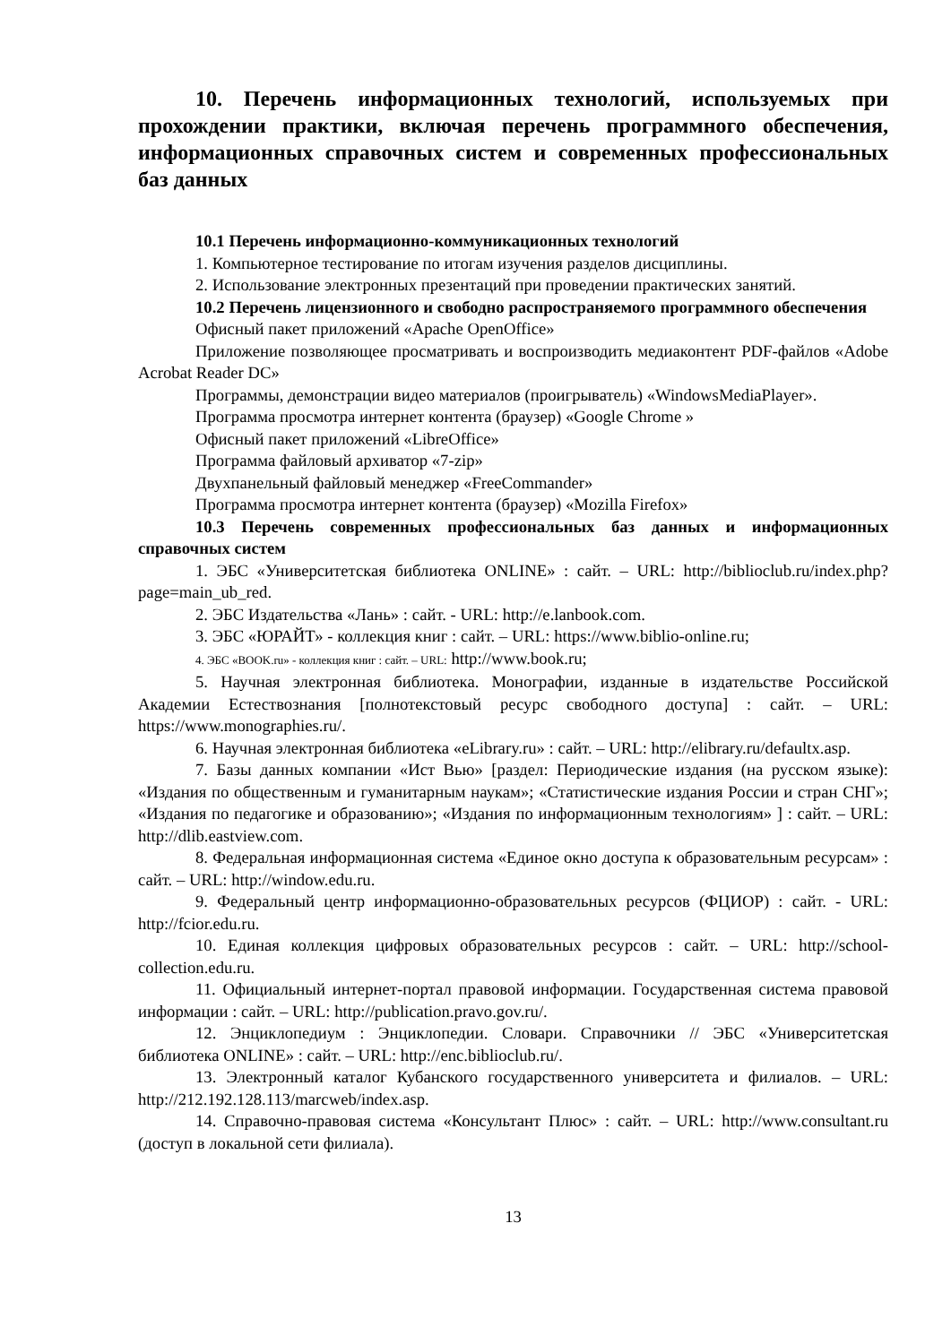10. Перечень информационных технологий, используемых при прохождении практики, включая перечень программного обеспечения, информационных справочных систем и современных профессиональных баз данных
10.1 Перечень информационно-коммуникационных технологий
1. Компьютерное тестирование по итогам изучения разделов дисциплины.
2. Использование электронных презентаций при проведении практических занятий.
10.2 Перечень лицензионного и свободно распространяемого программного обеспечения
Офисный пакет приложений «Apache OpenOffice»
Приложение позволяющее просматривать и воспроизводить медиаконтент PDF-файлов «Adobe Acrobat Reader DC»
Программы, демонстрации видео материалов (проигрыватель) «WindowsMediaPlayer».
Программа просмотра интернет контента (браузер) «Google Chrome »
Офисный пакет приложений «LibreOffice»
Программа файловый архиватор «7-zip»
Двухпанельный файловый менеджер «FreeCommander»
Программа просмотра интернет контента (браузер) «Mozilla Firefox»
10.3 Перечень современных профессиональных баз данных и информационных справочных систем
1. ЭБС «Университетская библиотека ONLINE» : сайт. – URL: http://biblioclub.ru/index.php?page=main_ub_red.
2. ЭБС Издательства «Лань» : сайт. - URL: http://e.lanbook.com.
3. ЭБС «ЮРАЙТ» - коллекция книг : сайт. – URL: https://www.biblio-online.ru;
4. ЭБС «BOOK.ru» - коллекция книг : сайт. – URL: http://www.book.ru;
5. Научная электронная библиотека. Монографии, изданные в издательстве Российской Академии Естествознания [полнотекстовый ресурс свободного доступа] : сайт. – URL: https://www.monographies.ru/.
6. Научная электронная библиотека «eLibrary.ru» : сайт. – URL: http://elibrary.ru/defaultx.asp.
7. Базы данных компании «Ист Вью» [раздел: Периодические издания (на русском языке): «Издания по общественным и гуманитарным наукам»; «Статистические издания России и стран СНГ»; «Издания по педагогике и образованию»; «Издания по информационным технологиям» ] : сайт. – URL: http://dlib.eastview.com.
8. Федеральная информационная система «Единое окно доступа к образовательным ресурсам» : сайт. – URL: http://window.edu.ru.
9. Федеральный центр информационно-образовательных ресурсов (ФЦИОР) : сайт. - URL: http://fcior.edu.ru.
10. Единая коллекция цифровых образовательных ресурсов : сайт. – URL: http://school-collection.edu.ru.
11. Официальный интернет-портал правовой информации. Государственная система правовой информации : сайт. – URL: http://publication.pravo.gov.ru/.
12. Энциклопедиум : Энциклопедии. Словари. Справочники // ЭБС «Университетская библиотека ONLINE» : сайт. – URL: http://enc.biblioclub.ru/.
13. Электронный каталог Кубанского государственного университета и филиалов. – URL: http://212.192.128.113/marcweb/index.asp.
14. Справочно-правовая система «Консультант Плюс» : сайт. – URL: http://www.consultant.ru (доступ в локальной сети филиала).
13